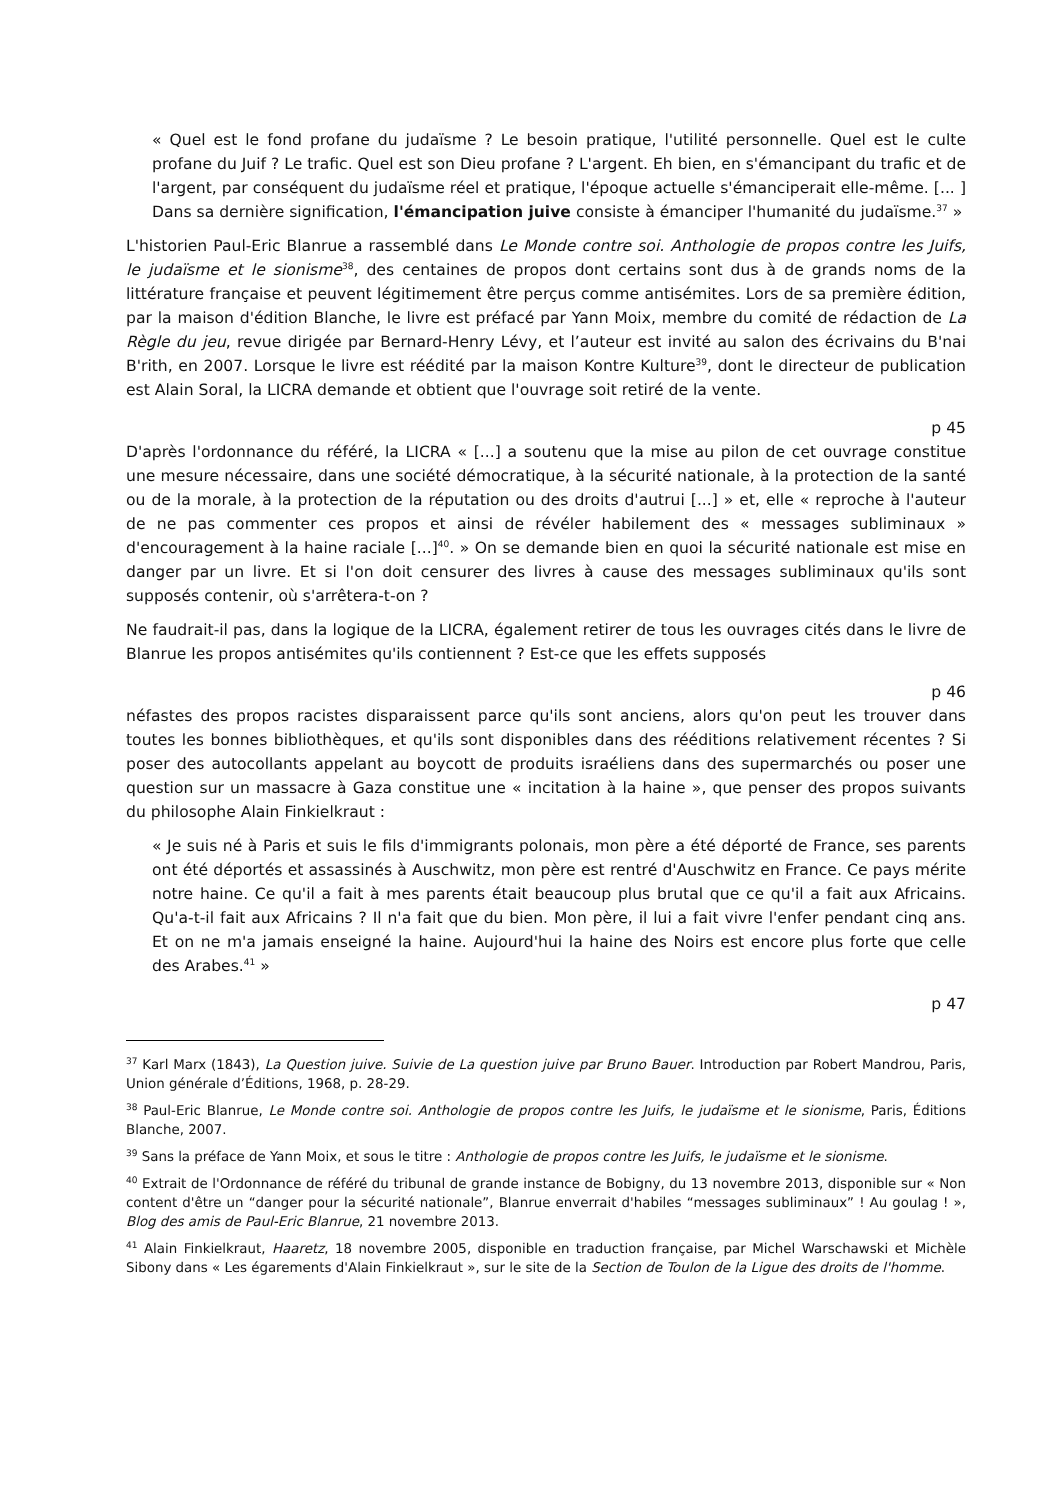« Quel est le fond profane du judaïsme ? Le besoin pratique, l'utilité personnelle. Quel est le culte profane du Juif ? Le trafic. Quel est son Dieu profane ? L'argent. Eh bien, en s'émancipant du trafic et de l'argent, par conséquent du judaïsme réel et pratique, l'époque actuelle s'émanciperait elle-même. [... ] Dans sa dernière signification, l'émancipation juive consiste à émanciper l'humanité du judaïsme.<sup>37</sup> »
L'historien Paul-Eric Blanrue a rassemblé dans Le Monde contre soi. Anthologie de propos contre les Juifs, le judaïsme et le sionisme<sup>38</sup>, des centaines de propos dont certains sont dus à de grands noms de la littérature française et peuvent légitimement être perçus comme antisémites. Lors de sa première édition, par la maison d'édition Blanche, le livre est préfacé par Yann Moix, membre du comité de rédaction de La Règle du jeu, revue dirigée par Bernard-Henry Lévy, et l’auteur est invité au salon des écrivains du B'nai B'rith, en 2007. Lorsque le livre est réédité par la maison Kontre Kulture<sup>39</sup>, dont le directeur de publication est Alain Soral, la LICRA demande et obtient que l'ouvrage soit retiré de la vente.
p 45
D'après l'ordonnance du référé, la LICRA « [...] a soutenu que la mise au pilon de cet ouvrage constitue une mesure nécessaire, dans une société démocratique, à la sécurité nationale, à la protection de la santé ou de la morale, à la protection de la réputation ou des droits d'autrui [...] » et, elle « reproche à l'auteur de ne pas commenter ces propos et ainsi de révéler habilement des « messages subliminaux » d'encouragement à la haine raciale [...]<sup>40</sup>. » On se demande bien en quoi la sécurité nationale est mise en danger par un livre. Et si l'on doit censurer des livres à cause des messages subliminaux qu'ils sont supposés contenir, où s'arrêtera-t-on ?
Ne faudrait-il pas, dans la logique de la LICRA, également retirer de tous les ouvrages cités dans le livre de Blanrue les propos antisémites qu'ils contiennent ? Est-ce que les effets supposés
p 46
néfastes des propos racistes disparaissent parce qu'ils sont anciens, alors qu'on peut les trouver dans toutes les bonnes bibliothèques, et qu'ils sont disponibles dans des rééditions relativement récentes ? Si poser des autocollants appelant au boycott de produits israéliens dans des supermarchés ou poser une question sur un massacre à Gaza constitue une « incitation à la haine », que penser des propos suivants du philosophe Alain Finkielkraut :
« Je suis né à Paris et suis le fils d'immigrants polonais, mon père a été déporté de France, ses parents ont été déportés et assassinés à Auschwitz, mon père est rentré d'Auschwitz en France. Ce pays mérite notre haine. Ce qu'il a fait à mes parents était beaucoup plus brutal que ce qu'il a fait aux Africains. Qu'a-t-il fait aux Africains ? Il n'a fait que du bien. Mon père, il lui a fait vivre l'enfer pendant cinq ans. Et on ne m'a jamais enseigné la haine. Aujourd'hui la haine des Noirs est encore plus forte que celle des Arabes.<sup>41</sup> »
p 47
<sup>37</sup> Karl Marx (1843), La Question juive. Suivie de La question juive par Bruno Bauer. Introduction par Robert Mandrou, Paris, Union générale d’Éditions, 1968, p. 28-29.
<sup>38</sup> Paul-Eric Blanrue, Le Monde contre soi. Anthologie de propos contre les Juifs, le judaïsme et le sionisme, Paris, Éditions Blanche, 2007.
<sup>39</sup> Sans la préface de Yann Moix, et sous le titre : Anthologie de propos contre les Juifs, le judaïsme et le sionisme.
<sup>40</sup> Extrait de l'Ordonnance de référé du tribunal de grande instance de Bobigny, du 13 novembre 2013, disponible sur « Non content d'être un “danger pour la sécurité nationale”, Blanrue enverrait d'habiles “messages subliminaux” ! Au goulag ! », Blog des amis de Paul-Eric Blanrue, 21 novembre 2013.
<sup>41</sup> Alain Finkielkraut, Haaretz, 18 novembre 2005, disponible en traduction française, par Michel Warschawski et Michèle Sibony dans « Les égarements d'Alain Finkielkraut », sur le site de la Section de Toulon de la Ligue des droits de l'homme.